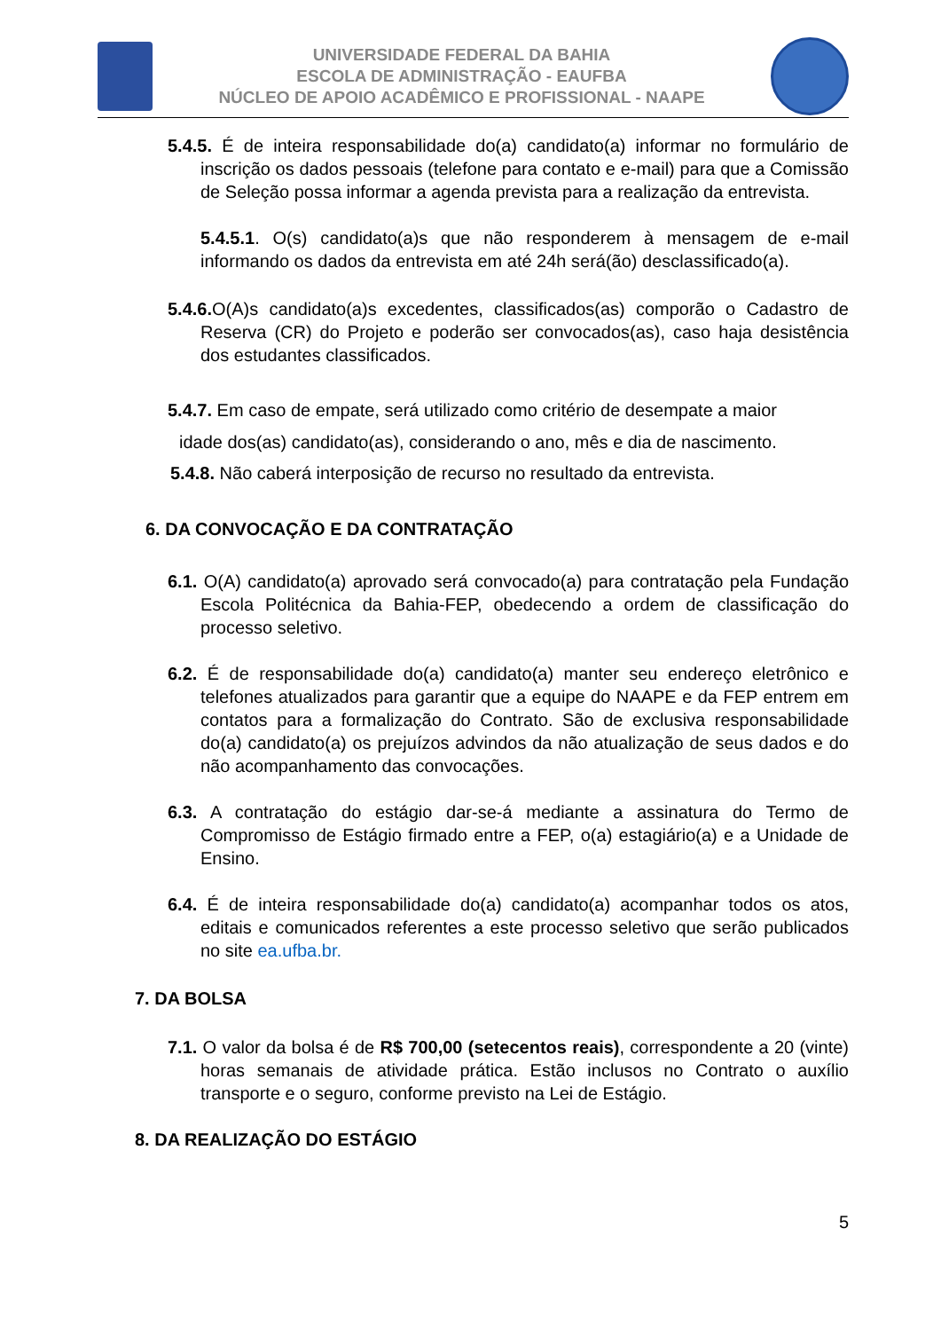UNIVERSIDADE FEDERAL DA BAHIA
ESCOLA DE ADMINISTRAÇÃO - EAUFBA
NÚCLEO DE APOIO ACADÊMICO E PROFISSIONAL - NAAPE
5.4.5. É de inteira responsabilidade do(a) candidato(a) informar no formulário de inscrição os dados pessoais (telefone para contato e e-mail) para que a Comissão de Seleção possa informar a agenda prevista para a realização da entrevista.
5.4.5.1. O(s) candidato(a)s que não responderem à mensagem de e-mail informando os dados da entrevista em até 24h será(ão) desclassificado(a).
5.4.6. O(A)s candidato(a)s excedentes, classificados(as) comporão o Cadastro de Reserva (CR) do Projeto e poderão ser convocados(as), caso haja desistência dos estudantes classificados.
5.4.7. Em caso de empate, será utilizado como critério de desempate a maior
idade dos(as) candidato(as), considerando o ano, mês e dia de nascimento.
5.4.8. Não caberá interposição de recurso no resultado da entrevista.
6. DA CONVOCAÇÃO E DA CONTRATAÇÃO
6.1. O(A) candidato(a) aprovado será convocado(a) para contratação pela Fundação Escola Politécnica da Bahia-FEP, obedecendo a ordem de classificação do processo seletivo.
6.2. É de responsabilidade do(a) candidato(a) manter seu endereço eletrônico e telefones atualizados para garantir que a equipe do NAAPE e da FEP entrem em contatos para a formalização do Contrato. São de exclusiva responsabilidade do(a) candidato(a) os prejuízos advindos da não atualização de seus dados e do não acompanhamento das convocações.
6.3. A contratação do estágio dar-se-á mediante a assinatura do Termo de Compromisso de Estágio firmado entre a FEP, o(a) estagiário(a) e a Unidade de Ensino.
6.4. É de inteira responsabilidade do(a) candidato(a) acompanhar todos os atos, editais e comunicados referentes a este processo seletivo que serão publicados no site ea.ufba.br.
7. DA BOLSA
7.1. O valor da bolsa é de R$ 700,00 (setecentos reais), correspondente a 20 (vinte) horas semanais de atividade prática. Estão inclusos no Contrato o auxílio transporte e o seguro, conforme previsto na Lei de Estágio.
8. DA REALIZAÇÃO DO ESTÁGIO
5